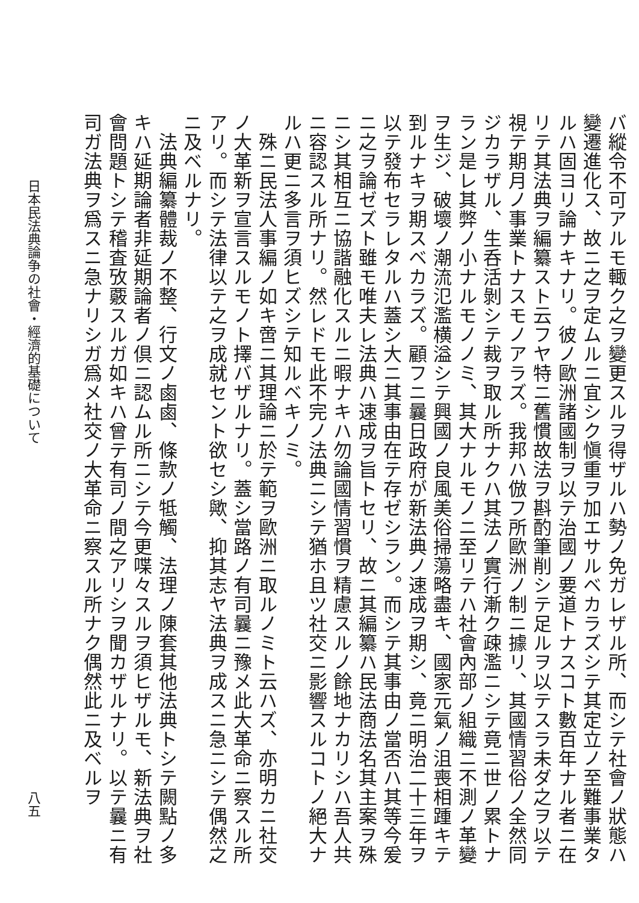バ縱令不可アルモ輙ク之ヲ變更スルヲ得ザルハ勢ノ免ガレザル所、而シテ社會ノ狀態ハ變遷進化ス、故ニ之ヲ定ムルニ宜シク愼重ヲ加エサルベカラズシテ其定立ノ至難事業タルハ固ヨリ論ナキナリ。彼ノ歐洲諸國制ヲ以テ治國ノ要道トナスコト數百年ナル者ニ在リテ其法典ヲ編纂スト云フヤ特ニ舊慣故法ヲ斟酌筆削シテ足ルヲ以テスラ未ダ之ヲ以テ視テ期月ノ事業トナスモノアラズ。我邦ハ倣フ所歐洲ノ制ニ據リ、其國情習俗ノ全然同ジカラザル、生呑活剝シテ裁ヲ取ル所ナクハ其法ノ實行漸ク疎濫ニシテ竟ニ世ノ累トナラン是レ其弊ノ小ナルモノノミ、其大ナルモノニ至リテハ社會內部ノ組織ニ不測ノ革變ヲ生ジ、破壞ノ潮流氾濫横溢シテ興國ノ良風美俗掃蕩略盡キ、國家元氣ノ沮喪相踵キテ到ルナキヲ期スベカラズ。顧フニ曩日政府が新法典ノ速成ヲ期シ、竟ニ明治二十三年ヲ以テ發布セラレタルハ蓋シ大ニ其事由在テ存ゼシラン。而シテ其事由ノ當否ハ其等今爰ニ之ヲ論ゼズト雖モ唯夫レ法典ハ速成ヲ旨トセリ、故ニ其編纂ハ民法商法名其主案ヲ殊ニシ其相互ニ協諧融化スルニ暇ナキハ勿論國情習慣ヲ精慮スルノ餘地ナカリシハ吾人共ニ容認スル所ナリ。然レドモ此不完ノ法典ニシテ猶ホ且ツ社交ニ影響スルコトノ絕大ナルハ更ニ多言ヲ須ヒズシテ知ルベキノミ。
　殊ニ民法人事編ノ如キ啻ニ其理論ニ於テ範ヲ歐洲ニ取ルノミト云ハズ、亦明カニ社交ノ大革新ヲ宣言スルモノト擇バザルナリ。蓋シ當路ノ有司曩ニ豫メ此大革命ニ察スル所アリ。而シテ法律以テ之ヲ成就セント欲セシ歟、抑其志ヤ法典ヲ成スニ急ニシテ偶然之ニ及ベルナリ。
　法典編纂體裁ノ不整、行文ノ鹵鹵、條款ノ牴觸、法理ノ陳套其他法典トシテ闕點ノ多キハ延期論者非延期論者ノ倶ニ認ムル所ニシテ今更喋々スルヲ須ヒザルモ、新法典ヲ社會問題トシテ稽査攷覈スルガ如キハ曾テ有司ノ間之アリシヲ聞カザルナリ。以テ曩ニ有司ガ法典ヲ爲スニ急ナリシガ爲メ社交ノ大革命ニ察スル所ナク偶然此ニ及ベルヲ
日本民法典論争の社會・經濟的基礎について 八五